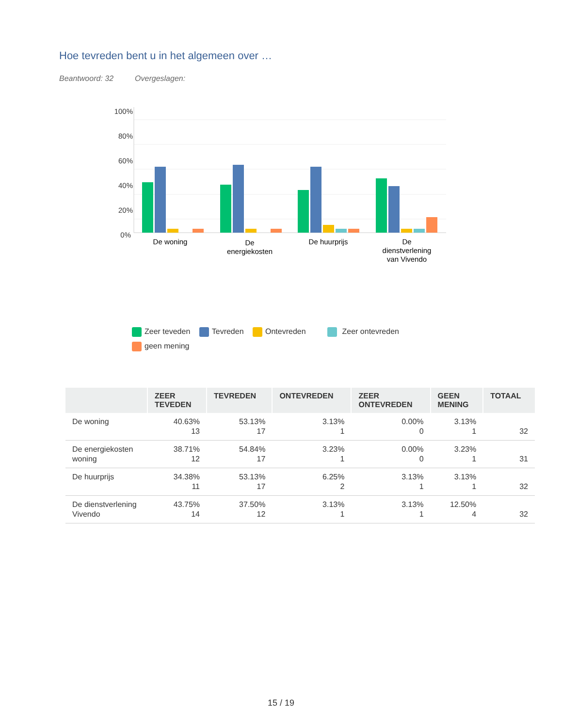Hoe tevreden bent u in het algemeen over …
Beantwoord: 32 Overgeslagen:
100%
80%
60%
40%
20%
0%
De woning
De
energiekosten
De huurprijs
De
dienstverlening
van Vivendo
Zeer teveden Tevreden Ontevreden Zeer ontevreden
geen mening
| | ZEER TEVEDEN | TEVREDEN | ONTEVREDEN | ZEER ONTEVREDEN | GEEN MENING | TOTAAL |
| --- | --- | --- | --- | --- | --- | --- |
| De woning | 40.63% 13 | 53.13% 17 | 3.13% 1 | 0.00% 0 | 3.13% 1 | 32 |
| De energiekosten woning | 38.71% 12 | 54.84% 17 | 3.23% 1 | 0.00% 0 | 3.23% 1 | 31 |
| De huurprijs | 34.38% 11 | 53.13% 17 | 6.25% 2 | 3.13% 1 | 3.13% 1 | 32 |
| De dienstverlening Vivendo | 43.75% 14 | 37.50% 12 | 3.13% 1 | 3.13% 1 | 12.50% 4 | 32 |
15 / 19